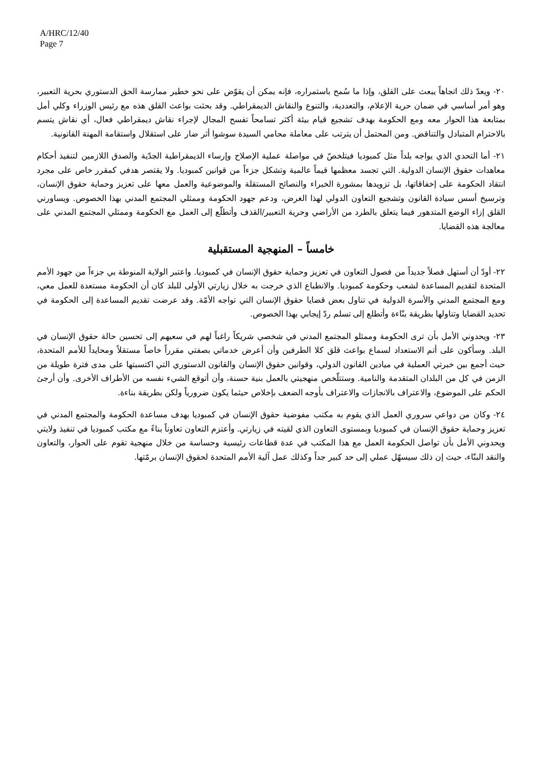A/HRC/12/40
Page 7
٢٠- ويعدّ ذلك اتجاهاً يبعث على القلق، وإذا ما سُمح باستمراره، فإنه يمكن أن يقوّض على نحو خطير ممارسة الحق الدستوري بحرية التعبير، وهو أمر أساسي في ضمان حرية الإعلام، والتعددية، والتنوع والنقاش الديمقراطي. وقد بحثت بواعث القلق هذه مع رئيس الوزراء وكلي أمل بمتابعة هذا الحوار معه ومع الحكومة بهدف تشجيع قيام بيئة أكثر تسامحاً تفسح المجال لإجراء نقاش ديمقراطي فعال، أي نقاش يتسم بالاحترام المتبادل والتناقض. ومن المحتمل أن يترتب على معاملة محامي السيدة سوشوا أثر ضار على استقلال واستقامة المهنة القانونية.
٢١- أما التحدي الذي يواجه بلداً مثل كمبوديا فيتلخصّ في مواصلة عملية الإصلاح وإرساء الديمقراطية الجدّية والصدق اللازمين لتنفيذ أحكام معاهدات حقوق الإنسان الدولية. التي تجسد معظمها قيماً عالمية وتشكل جزءاً من قوانين كمبوديا. ولا يقتصر هدفي كمقرر خاص على مجرد انتقاد الحكومة على إخفاقاتها، بل تزويدها بمشورة الخبراء والنصائح المستقلة والموضوعية والعمل معها على تعزيز وحماية حقوق الإنسان، وترسيخ أسس سيادة القانون وتشجيع التعاون الدولي لهذا الغرض، ودعم جهود الحكومة وممثلي المجتمع المدني بهذا الخصوص. ويساورني القلق إزاء الوضع المتدهور فيما يتعلق بالطرد من الأراضي وحرية التعبير/القذف وأتطلّع إلى العمل مع الحكومة وممثلي المجتمع المدني على معالجة هذه القضايا.
خامساً – المنهجية المستقبلية
٢٢- أودّ أن أستهل فصلاً جديداً من فصول التعاون في تعزيز وحماية حقوق الإنسان في كمبوديا. واعتبر الولاية المنوطة بي جزءاً من جهود الأمم المتحدة لتقديم المساعدة لشعب وحكومة كمبوديا. والانطباع الذي خرجت به خلال زيارتي الأولى للبلد كان أن الحكومة مستعدة للعمل معي، ومع المجتمع المدني والأسرة الدولية في تناول بعض قضايا حقوق الإنسان التي تواجه الأمّة. وقد عرضت تقديم المساعدة إلى الحكومة في تحديد القضايا وتناولها بطريقة بنّاءة وأتطلع إلى تسلم ردّ إيجابي بهذا الخصوص.
٢٣- ويحدوني الأمل بأن ترى الحكومة وممثلو المجتمع المدني في شخصي شريكاً راغباً لهم في سعيهم إلى تحسين حالة حقوق الإنسان في البلد. وسأكون على أتم الاستعداد لسماع بواعث قلق كلا الطرفين وأن أعرض خدماتي بصفتي مقرراً خاصاً مستقلاً ومحايداً للأمم المتحدة، حيث أجمع بين خبرتي العملية في ميادين القانون الدولي، وقوانين حقوق الإنسان والقانون الدستوري التي اكتسبتها على مدى فترة طويلة من الزمن في كل من البلدان المتقدمة والنامية. وستتلّخص منهجيتي بالعمل بنية حسنة، وأن أتوقع الشيء نفسه من الأطراف الأخرى. وأن أرجئ الحكم على الموضوع، والاعتراف بالانجازات والاعتراف بأوجه الضعف بإخلاص حيثما يكون ضرورياً ولكن بطريقة بناءة.
٢٤- وكان من دواعي سروري العمل الذي يقوم به مكتب مفوضية حقوق الإنسان في كمبوديا بهدف مساعدة الحكومة والمجتمع المدني في تعزيز وحماية حقوق الإنسان في كمبوديا وبمستوى التعاون الذي لقيته في زيارتي. وأعتزم التعاون تعاوناً بناءً مع مكتب كمبوديا في تنفيذ ولايتي ويحدوني الأمل بأن تواصل الحكومة العمل مع هذا المكتب في عدة قطاعات رئيسية وحساسة من خلال منهجية تقوم على الحوار، والتعاون والنقد البنّاء، حيث إن ذلك سيسهّل عملي إلى حد كبير جداً وكذلك عمل آلية الأمم المتحدة لحقوق الإنسان برمّتها.